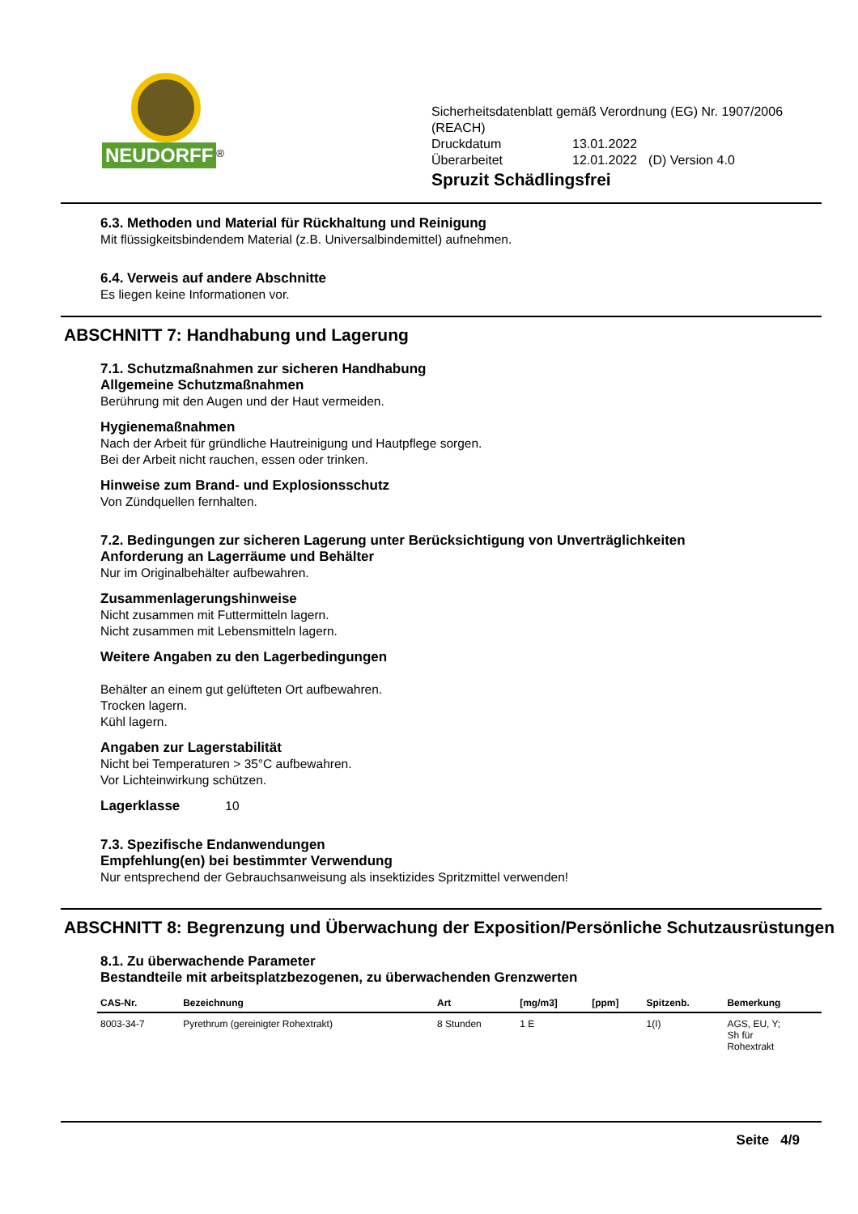NEUDORFF<sup>®</sup>
Sicherheitsdatenblatt gemäß Verordnung (EG) Nr. 1907/2006
(REACH)
| Druckdatum | 13.01.2022 | |
| Überarbeitet | 12.01.2022 | (D) Version 4.0 |
Spruzit Schädlingsfrei
6.3. Methoden und Material für Rückhaltung und Reinigung
Mit flüssigkeitsbindendem Material (z.B. Universalbindemittel) aufnehmen.
6.4. Verweis auf andere Abschnitte
Es liegen keine Informationen vor.
ABSCHNITT 7: Handhabung und Lagerung
7.1. Schutzmaßnahmen zur sicheren Handhabung
Allgemeine Schutzmaßnahmen
Berührung mit den Augen und der Haut vermeiden.
Hygienemaßnahmen
Nach der Arbeit für gründliche Hautreinigung und Hautpflege sorgen.
Bei der Arbeit nicht rauchen, essen oder trinken.
Hinweise zum Brand- und Explosionsschutz
Von Zündquellen fernhalten.
7.2. Bedingungen zur sicheren Lagerung unter Berücksichtigung von Unverträglichkeiten
Anforderung an Lagerräume und Behälter
Nur im Originalbehälter aufbewahren.
Zusammenlagerungshinweise
Nicht zusammen mit Futtermitteln lagern.
Nicht zusammen mit Lebensmitteln lagern.
Weitere Angaben zu den Lagerbedingungen
Behälter an einem gut gelüfteten Ort aufbewahren.
Trocken lagern.
Kühl lagern.
Angaben zur Lagerstabilität
Nicht bei Temperaturen > 35°C aufbewahren.
Vor Lichteinwirkung schützen.
Lagerklasse
10
7.3. Spezifische Endanwendungen
Empfehlung(en) bei bestimmter Verwendung
Nur entsprechend der Gebrauchsanweisung als insektizides Spritzmittel verwenden!
ABSCHNITT 8: Begrenzung und Überwachung der Exposition/Persönliche Schutzausrüstungen
8.1. Zu überwachende Parameter
Bestandteile mit arbeitsplatzbezogenen, zu überwachenden Grenzwerten
| CAS-Nr. | Bezeichnung | Art | [mg/m3] | [ppm] | Spitzenb. | Bemerkung |
| --- | --- | --- | --- | --- | --- | --- |
| 8003-34-7 | Pyrethrum (gereinigter Rohextrakt) | 8 Stunden | 1 E | | 1(I) | AGS, EU, Y; Sh für Rohextrakt |
Seite 4/9